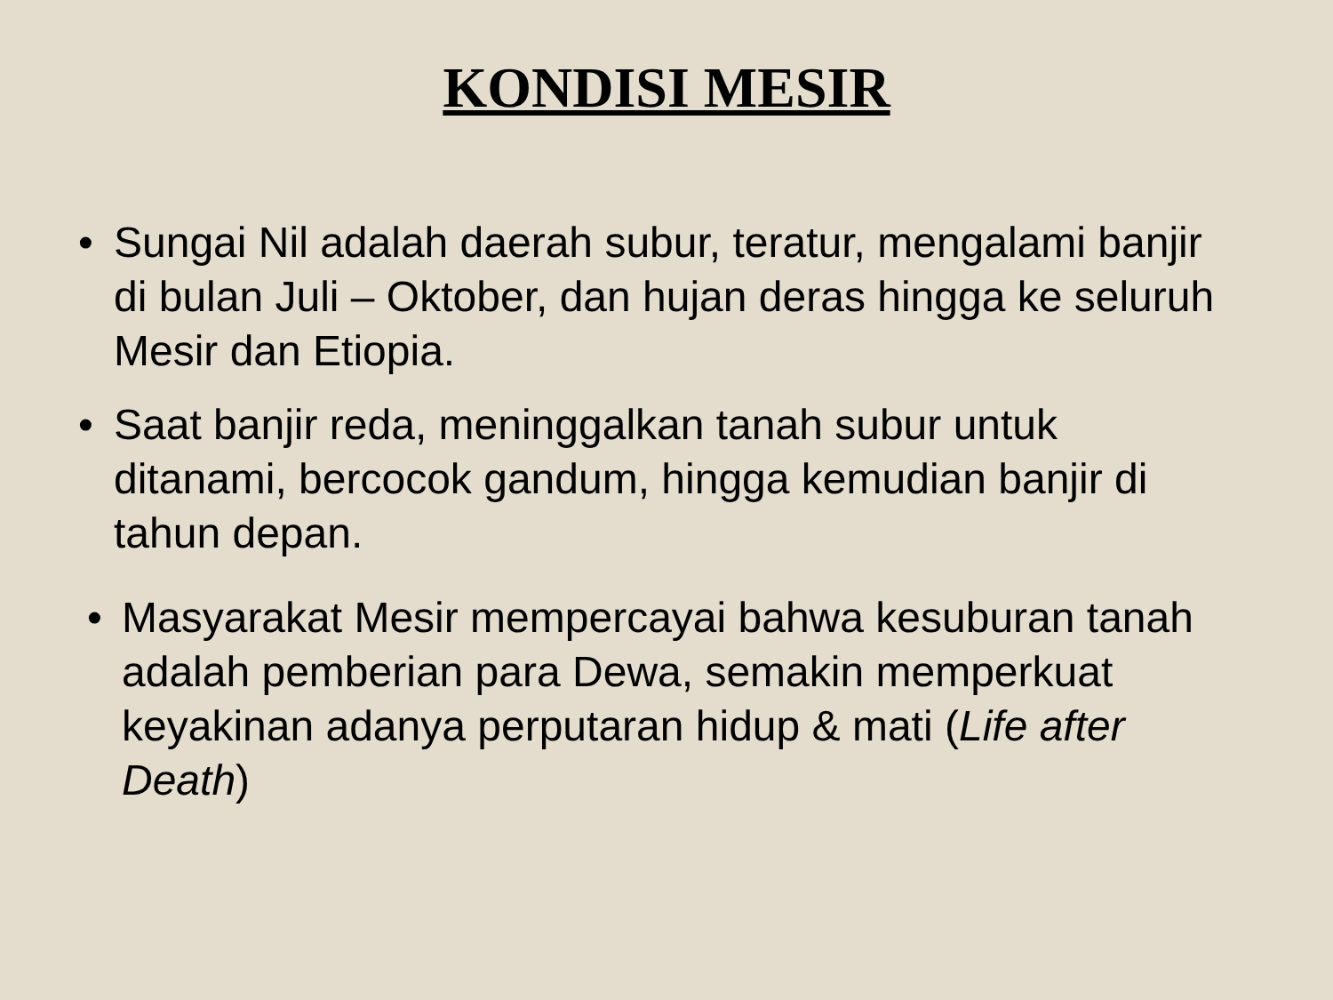KONDISI MESIR
• Sungai Nil adalah daerah subur, teratur, mengalami banjir di bulan Juli – Oktober, dan hujan deras hingga ke seluruh Mesir dan Etiopia.
• Saat banjir reda, meninggalkan tanah subur untuk ditanami, bercocok gandum, hingga kemudian banjir di tahun depan.
• Masyarakat Mesir mempercayai bahwa kesuburan tanah adalah pemberian para Dewa, semakin memperkuat keyakinan adanya perputaran hidup & mati (Life after Death)